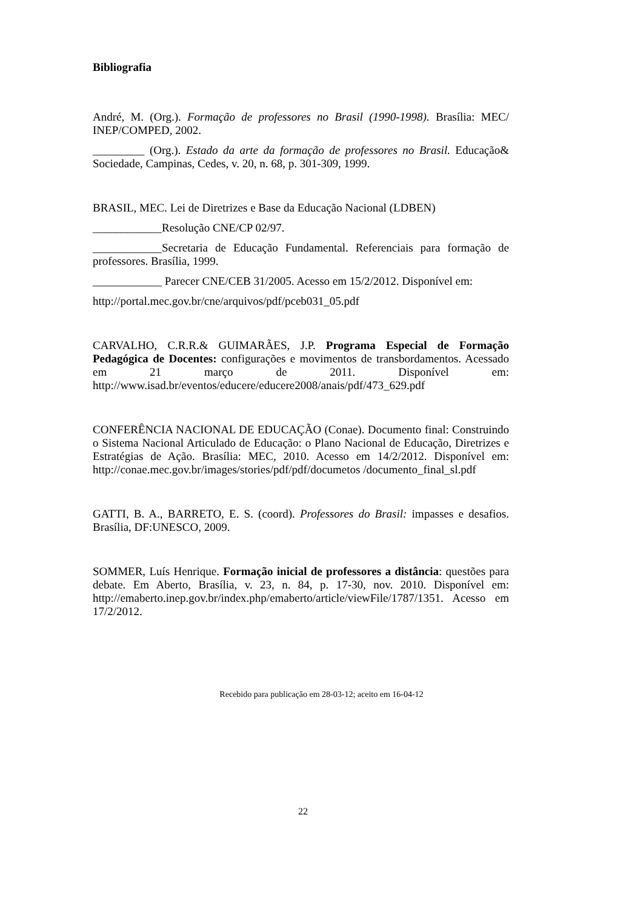Bibliografia
André, M. (Org.). Formação de professores no Brasil (1990-1998). Brasília: MEC/ INEP/COMPED, 2002.
_________ (Org.). Estado da arte da formação de professores no Brasil. Educação& Sociedade, Campinas, Cedes, v. 20, n. 68, p. 301-309, 1999.
BRASIL, MEC. Lei de Diretrizes e Base da Educação Nacional (LDBEN)
____________Resolução CNE/CP 02/97.
____________Secretaria de Educação Fundamental. Referenciais para formação de professores. Brasília, 1999.
____________ Parecer CNE/CEB 31/2005. Acesso em 15/2/2012. Disponível em:
http://portal.mec.gov.br/cne/arquivos/pdf/pceb031_05.pdf
CARVALHO, C.R.R.& GUIMARÃES, J.P. Programa Especial de Formação Pedagógica de Docentes: configurações e movimentos de transbordamentos. Acessado em 21 março de 2011. Disponível em: http://www.isad.br/eventos/educere/educere2008/anais/pdf/473_629.pdf
CONFERÊNCIA NACIONAL DE EDUCAÇÃO (Conae). Documento final: Construindo o Sistema Nacional Articulado de Educação: o Plano Nacional de Educação, Diretrizes e Estratégias de Ação. Brasília: MEC, 2010. Acesso em 14/2/2012. Disponível em: http://conae.mec.gov.br/images/stories/pdf/pdf/documetos /documento_final_sl.pdf
GATTI, B. A., BARRETO, E. S. (coord). Professores do Brasil: impasses e desafios. Brasília, DF:UNESCO, 2009.
SOMMER, Luís Henrique. Formação inicial de professores a distância: questões para debate. Em Aberto, Brasília, v. 23, n. 84, p. 17-30, nov. 2010. Disponível em: http://emaberto.inep.gov.br/index.php/emaberto/article/viewFile/1787/1351. Acesso em 17/2/2012.
Recebido para publicação em 28-03-12; aceito em 16-04-12
22